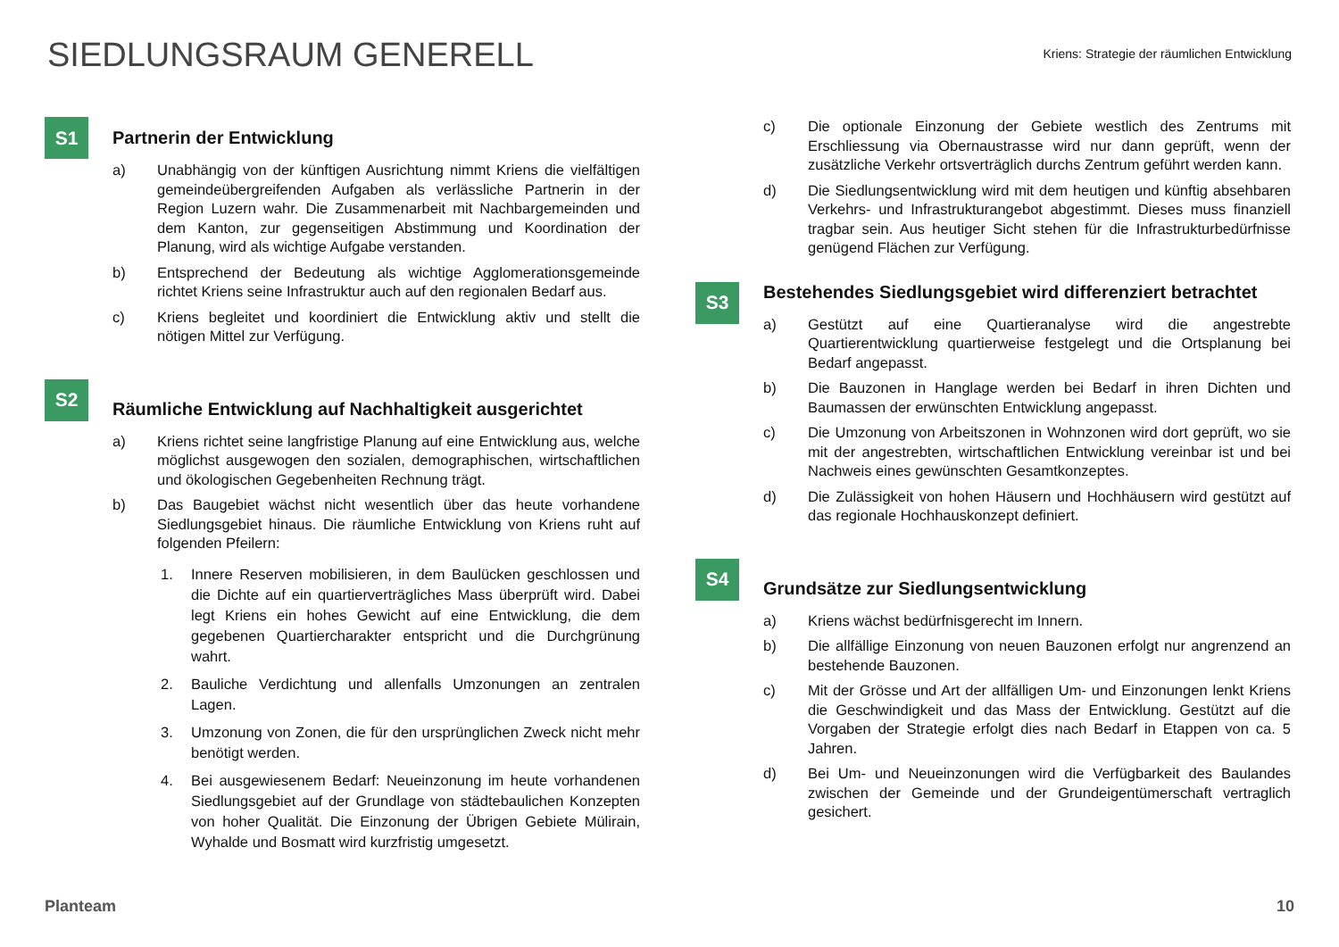SIEDLUNGSRAUM GENERELL
Kriens: Strategie der räumlichen Entwicklung
S1
Partnerin der Entwicklung
a) Unabhängig von der künftigen Ausrichtung nimmt Kriens die vielfältigen gemeindeübergreifenden Aufgaben als verlässliche Partnerin in der Region Luzern wahr. Die Zusammenarbeit mit Nachbargemeinden und dem Kanton, zur gegenseitigen Abstimmung und Koordination der Planung, wird als wichtige Aufgabe verstanden.
b) Entsprechend der Bedeutung als wichtige Agglomerationsgemeinde richtet Kriens seine Infrastruktur auch auf den regionalen Bedarf aus.
c) Kriens begleitet und koordiniert die Entwicklung aktiv und stellt die nötigen Mittel zur Verfügung.
S2
Räumliche Entwicklung auf Nachhaltigkeit ausgerichtet
a) Kriens richtet seine langfristige Planung auf eine Entwicklung aus, welche möglichst ausgewogen den sozialen, demographischen, wirtschaftlichen und ökologischen Gegebenheiten Rechnung trägt.
b) Das Baugebiet wächst nicht wesentlich über das heute vorhandene Siedlungsgebiet hinaus. Die räumliche Entwicklung von Kriens ruht auf folgenden Pfeilern:
1. Innere Reserven mobilisieren, in dem Baulücken geschlossen und die Dichte auf ein quartierverträgliches Mass überprüft wird. Dabei legt Kriens ein hohes Gewicht auf eine Entwicklung, die dem gegebenen Quartiercharakter entspricht und die Durchgrünung wahrt.
2. Bauliche Verdichtung und allenfalls Umzonungen an zentralen Lagen.
3. Umzonung von Zonen, die für den ursprünglichen Zweck nicht mehr benötigt werden.
4. Bei ausgewiesenem Bedarf: Neueinzonung im heute vorhandenen Siedlungsgebiet auf der Grundlage von städtebaulichen Konzepten von hoher Qualität. Die Einzonung der Übrigen Gebiete Mülirain, Wyhalde und Bosmatt wird kurzfristig umgesetzt.
c) Die optionale Einzonung der Gebiete westlich des Zentrums mit Erschliessung via Obernaustrasse wird nur dann geprüft, wenn der zusätzliche Verkehr ortsverträglich durchs Zentrum geführt werden kann.
d) Die Siedlungsentwicklung wird mit dem heutigen und künftig absehbaren Verkehrs- und Infrastrukturangebot abgestimmt. Dieses muss finanziell tragbar sein. Aus heutiger Sicht stehen für die Infrastrukturbedürfnisse genügend Flächen zur Verfügung.
S3
Bestehendes Siedlungsgebiet wird differenziert betrachtet
a) Gestützt auf eine Quartieranalyse wird die angestrebte Quartierentwicklung quartierweise festgelegt und die Ortsplanung bei Bedarf angepasst.
b) Die Bauzonen in Hanglage werden bei Bedarf in ihren Dichten und Baumassen der erwünschten Entwicklung angepasst.
c) Die Umzonung von Arbeitszonen in Wohnzonen wird dort geprüft, wo sie mit der angestrebten, wirtschaftlichen Entwicklung vereinbar ist und bei Nachweis eines gewünschten Gesamtkonzeptes.
d) Die Zulässigkeit von hohen Häusern und Hochhäusern wird gestützt auf das regionale Hochhauskonzept definiert.
S4
Grundsätze zur Siedlungsentwicklung
a) Kriens wächst bedürfnisgerecht im Innern.
b) Die allfällige Einzonung von neuen Bauzonen erfolgt nur angrenzend an bestehende Bauzonen.
c) Mit der Grösse und Art der allfälligen Um- und Einzonungen lenkt Kriens die Geschwindigkeit und das Mass der Entwicklung. Gestützt auf die Vorgaben der Strategie erfolgt dies nach Bedarf in Etappen von ca. 5 Jahren.
d) Bei Um- und Neueinzonungen wird die Verfügbarkeit des Baulandes zwischen der Gemeinde und der Grundeigentümerschaft vertraglich gesichert.
Planteam 10